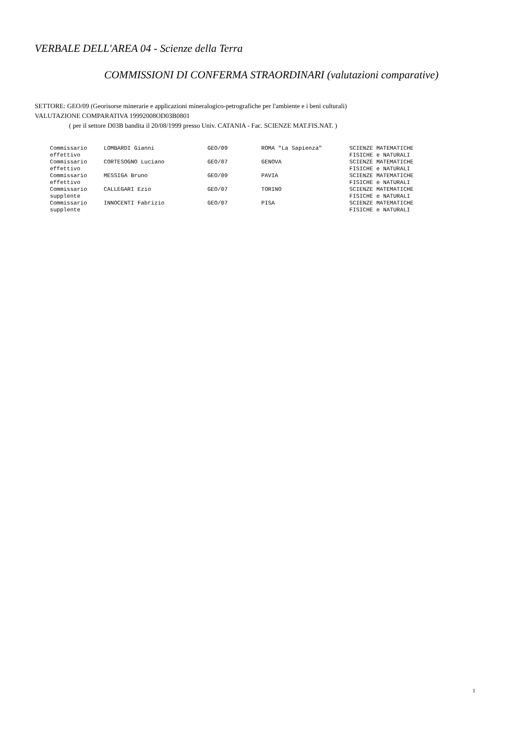VERBALE DELL'AREA 04 - Scienze della Terra
COMMISSIONI DI CONFERMA STRAORDINARI (valutazioni comparative)
SETTORE: GEO/09 (Georisorse minerarie e applicazioni mineralogico-petrografiche per l'ambiente e i beni culturali)
VALUTAZIONE COMPARATIVA 19992008OD03B0801
( per il settore D03B bandita il 20/08/1999 presso Univ. CATANIA - Fac. SCIENZE MAT.FIS.NAT. )
| Commissario effettivo | LOMBARDI Gianni | GEO/09 | ROMA "La Sapienza" | SCIENZE MATEMATICHE FISICHE e NATURALI |
| Commissario effettivo | CORTESOGNO Luciano | GEO/07 | GENOVA | SCIENZE MATEMATICHE FISICHE e NATURALI |
| Commissario effettivo | MESSIGA Bruno | GEO/09 | PAVIA | SCIENZE MATEMATICHE FISICHE e NATURALI |
| Commissario supplente | CALLEGARI Ezio | GEO/07 | TORINO | SCIENZE MATEMATICHE FISICHE e NATURALI |
| Commissario supplente | INNOCENTI Fabrizio | GEO/07 | PISA | SCIENZE MATEMATICHE FISICHE e NATURALI |
1